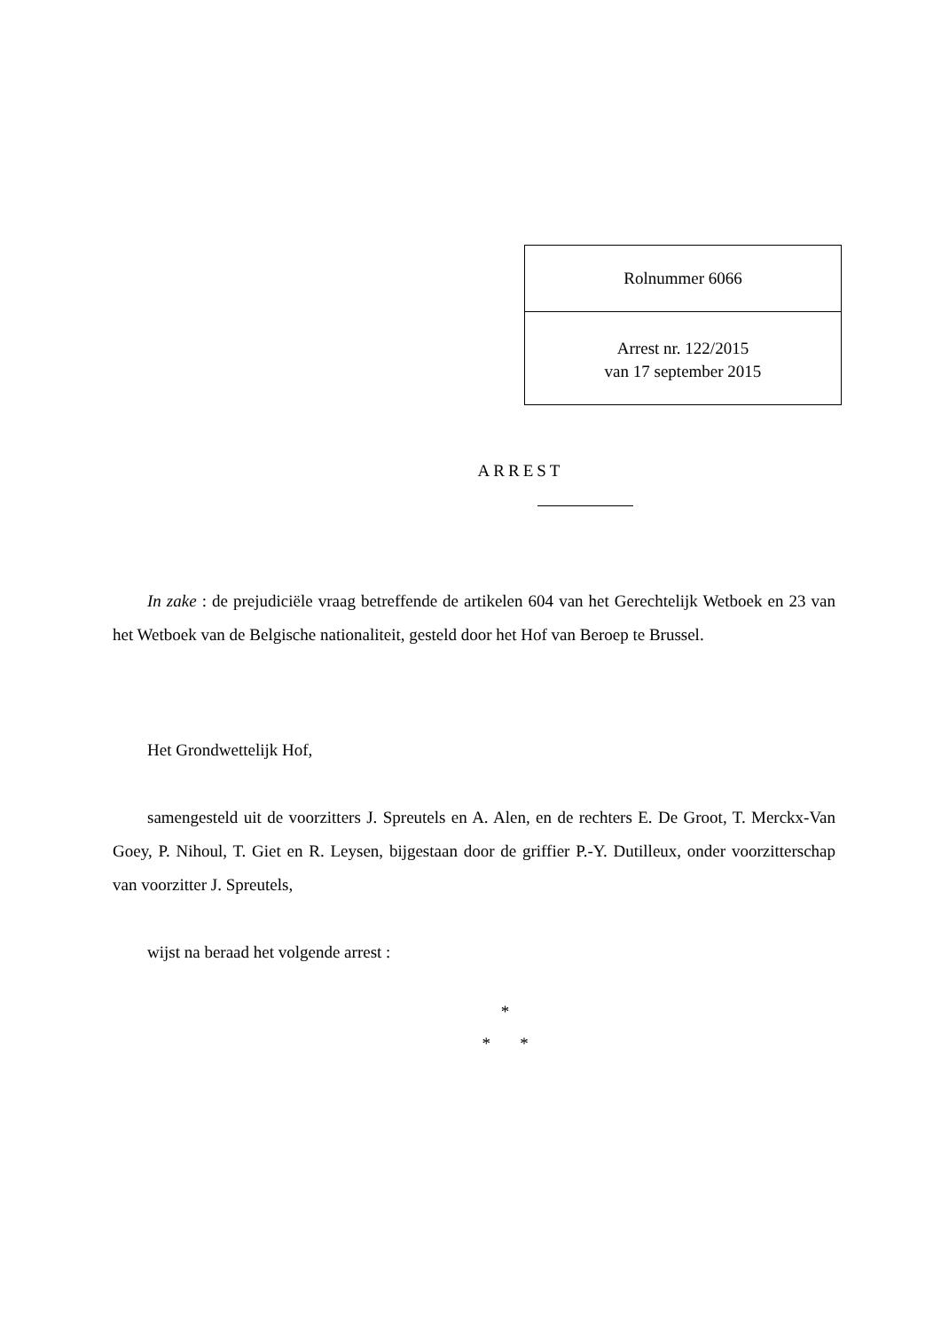Rolnummer 6066
Arrest nr. 122/2015
van 17 september 2015
ARREST
In zake : de prejudiciële vraag betreffende de artikelen 604 van het Gerechtelijk Wetboek en 23 van het Wetboek van de Belgische nationaliteit, gesteld door het Hof van Beroep te Brussel.
Het Grondwettelijk Hof,
samengesteld uit de voorzitters J. Spreutels en A. Alen, en de rechters E. De Groot, T. Merckx-Van Goey, P. Nihoul, T. Giet en R. Leysen, bijgestaan door de griffier P.-Y. Dutilleux, onder voorzitterschap van voorzitter J. Spreutels,
wijst na beraad het volgende arrest :
*
* *